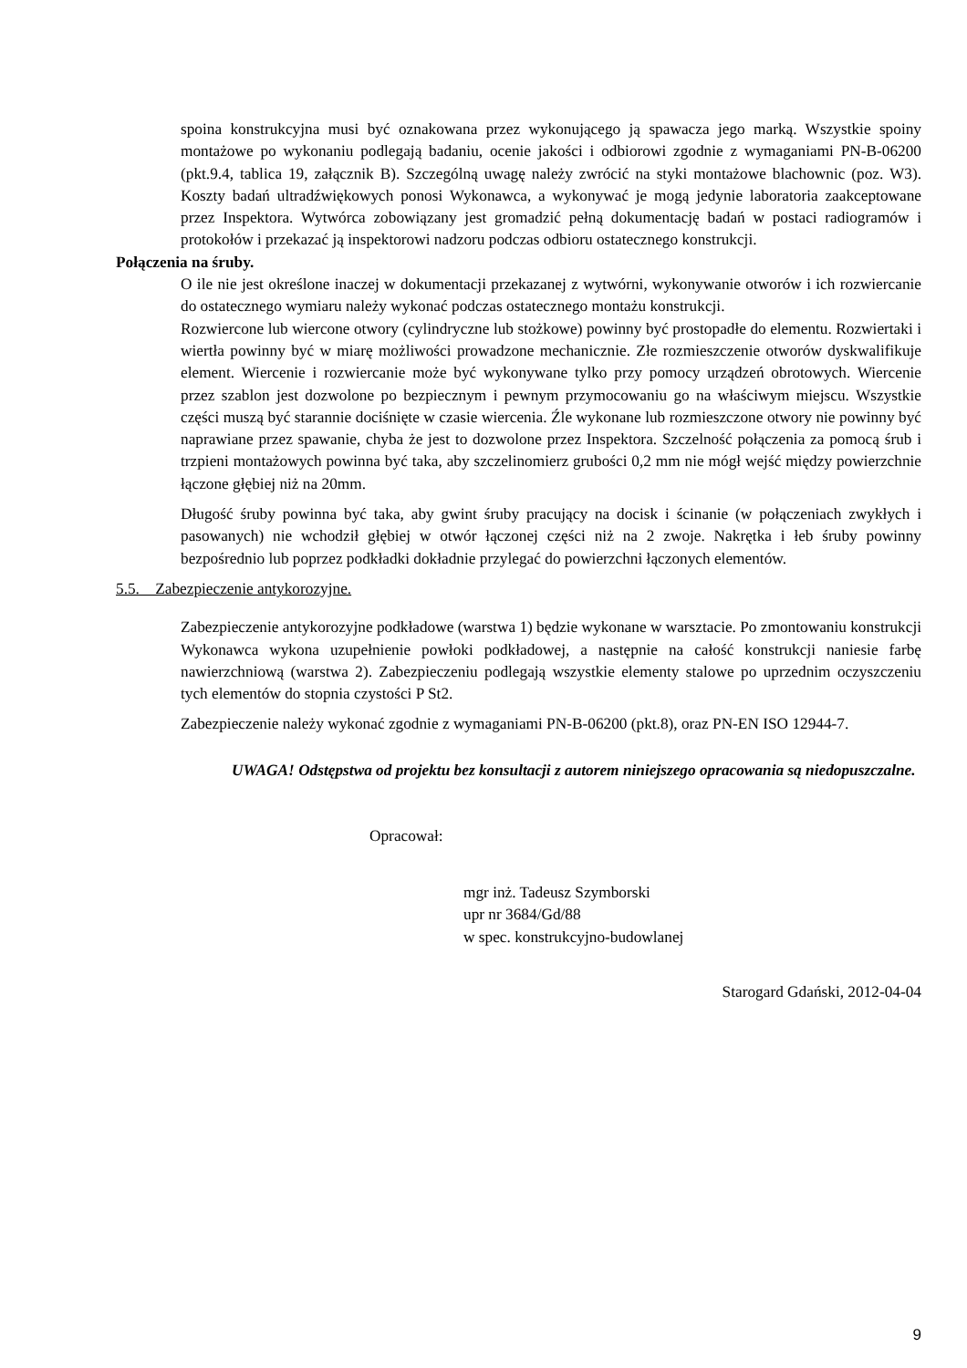spoina konstrukcyjna musi być oznakowana przez wykonującego ją spawacza jego marką. Wszystkie spoiny montażowe po wykonaniu podlegają badaniu, ocenie jakości i odbiorowi zgodnie z wymaganiami PN-B-06200 (pkt.9.4, tablica 19, załącznik B). Szczególną uwagę należy zwrócić na styki montażowe blachownic (poz. W3). Koszty badań ultradźwiękowych ponosi Wykonawca, a wykonywać je mogą jedynie laboratoria zaakceptowane przez Inspektora. Wytwórca zobowiązany jest gromadzić pełną dokumentację badań w postaci radiogramów i protokołów i przekazać ją inspektorowi nadzoru podczas odbioru ostatecznego konstrukcji.
Połączenia na śruby.
O ile nie jest określone inaczej w dokumentacji przekazanej z wytwórni, wykonywanie otworów i ich rozwiercanie do ostatecznego wymiaru należy wykonać podczas ostatecznego montażu konstrukcji.
Rozwiercone lub wiercone otwory (cylindryczne lub stożkowe) powinny być prostopadłe do elementu. Rozwiertaki i wiertła powinny być w miarę możliwości prowadzone mechanicznie. Złe rozmieszczenie otworów dyskwalifikuje element. Wiercenie i rozwiercanie może być wykonywane tylko przy pomocy urządzeń obrotowych. Wiercenie przez szablon jest dozwolone po bezpiecznym i pewnym przymocowaniu go na właściwym miejscu. Wszystkie części muszą być starannie dociśnięte w czasie wiercenia. Źle wykonane lub rozmieszczone otwory nie powinny być naprawiane przez spawanie, chyba że jest to dozwolone przez Inspektora. Szczelność połączenia za pomocą śrub i trzpieni montażowych powinna być taka, aby szczelinomierz grubości 0,2 mm nie mógł wejść między powierzchnie łączone głębiej niż na 20mm.
Długość śruby powinna być taka, aby gwint śruby pracujący na docisk i ścinanie (w połączeniach zwykłych i pasowanych) nie wchodził głębiej w otwór łączonej części niż na 2 zwoje. Nakrętka i łeb śruby powinny bezpośrednio lub poprzez podkładki dokładnie przylegać do powierzchni łączonych elementów.
5.5. Zabezpieczenie antykorozyjne.
Zabezpieczenie antykorozyjne podkładowe (warstwa 1) będzie wykonane w warsztacie. Po zmontowaniu konstrukcji Wykonawca wykona uzupełnienie powłoki podkładowej, a następnie na całość konstrukcji naniesie farbę nawierzchniową (warstwa 2). Zabezpieczeniu podlegają wszystkie elementy stalowe po uprzednim oczyszczeniu tych elementów do stopnia czystości P St2.
Zabezpieczenie należy wykonać zgodnie z wymaganiami PN-B-06200 (pkt.8), oraz PN-EN ISO 12944-7.
UWAGA! Odstępstwa od projektu bez konsultacji z autorem niniejszego opracowania są niedopuszczalne.
Opracował:
mgr inż. Tadeusz Szymborski
upr nr 3684/Gd/88
w spec. konstrukcyjno-budowlanej
Starogard Gdański, 2012-04-04
9